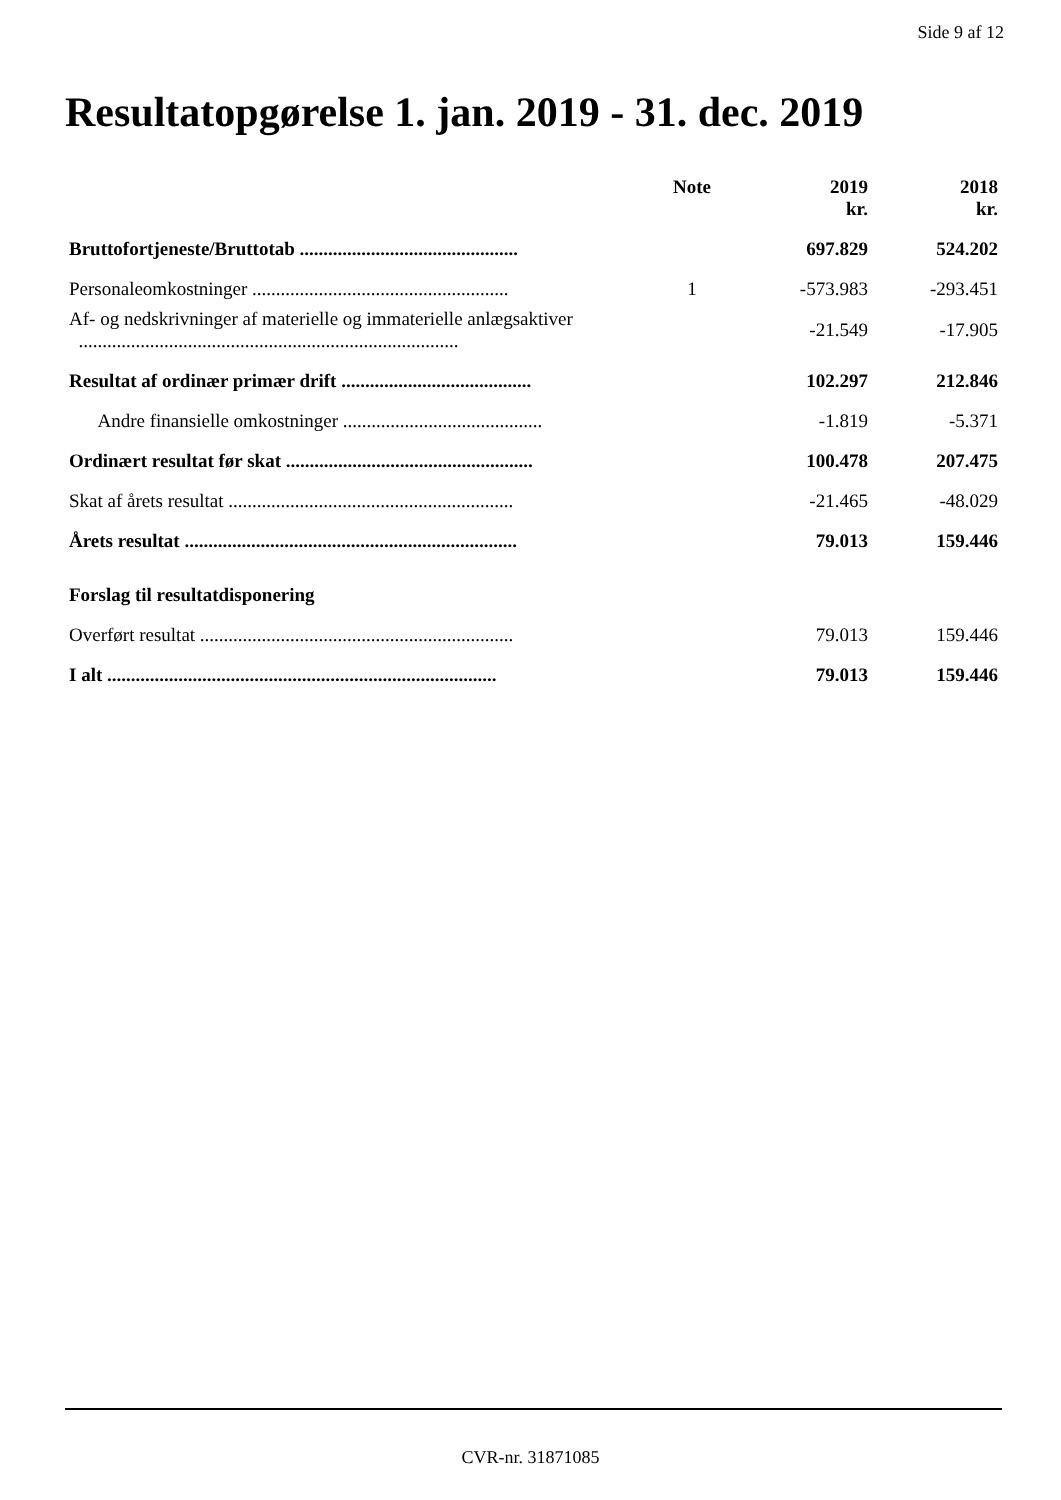Side 9 af 12
Resultatopgørelse 1. jan. 2019 - 31. dec. 2019
| | Note | 2019 kr. | 2018 kr. |
| --- | --- | --- | --- |
| Bruttofortjeneste/Bruttotab .............................................. | | 697.829 | 524.202 |
| Personaleomkostninger ...................................................... | 1 | -573.983 | -293.451 |
| Af- og nedskrivninger af materielle og immaterielle anlægsaktiver ................................................................................ | | -21.549 | -17.905 |
| Resultat af ordinær primær drift ........................................ | | 102.297 | 212.846 |
| Andre finansielle omkostninger .......................................... | | -1.819 | -5.371 |
| Ordinært resultat før skat .................................................... | | 100.478 | 207.475 |
| Skat af årets resultat ............................................................ | | -21.465 | -48.029 |
| Årets resultat ...................................................................... | | 79.013 | 159.446 |
| Forslag til resultatdisponering | | | |
| Overført resultat .................................................................. | | 79.013 | 159.446 |
| I alt .................................................................................. | | 79.013 | 159.446 |
CVR-nr. 31871085